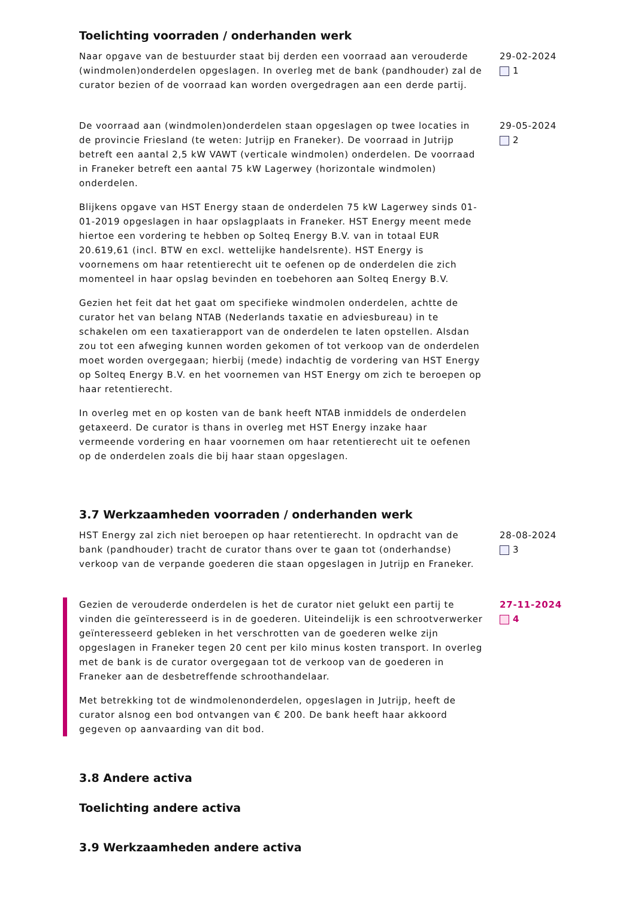Toelichting voorraden / onderhanden werk
Naar opgave van de bestuurder staat bij derden een voorraad aan verouderde (windmolen)onderdelen opgeslagen. In overleg met de bank (pandhouder) zal de curator bezien of de voorraad kan worden overgedragen aan een derde partij.
29-02-2024
1
De voorraad aan (windmolen)onderdelen staan opgeslagen op twee locaties in de provincie Friesland (te weten: Jutrijp en Franeker). De voorraad in Jutrijp betreft een aantal 2,5 kW VAWT (verticale windmolen) onderdelen. De voorraad in Franeker betreft een aantal 75 kW Lagerwey (horizontale windmolen) onderdelen.
Blijkens opgave van HST Energy staan de onderdelen 75 kW Lagerwey sinds 01-01-2019 opgeslagen in haar opslagplaats in Franeker. HST Energy meent mede hiertoe een vordering te hebben op Solteq Energy B.V. van in totaal EUR 20.619,61 (incl. BTW en excl. wettelijke handelsrente). HST Energy is voornemens om haar retentierecht uit te oefenen op de onderdelen die zich momenteel in haar opslag bevinden en toebehoren aan Solteq Energy B.V.
Gezien het feit dat het gaat om specifieke windmolen onderdelen, achtte de curator het van belang NTAB (Nederlands taxatie en adviesbureau) in te schakelen om een taxatierapport van de onderdelen te laten opstellen. Alsdan zou tot een afweging kunnen worden gekomen of tot verkoop van de onderdelen moet worden overgegaan; hierbij (mede) indachtig de vordering van HST Energy op Solteq Energy B.V. en het voornemen van HST Energy om zich te beroepen op haar retentierecht.
In overleg met en op kosten van de bank heeft NTAB inmiddels de onderdelen getaxeerd. De curator is thans in overleg met HST Energy inzake haar vermeende vordering en haar voornemen om haar retentierecht uit te oefenen op de onderdelen zoals die bij haar staan opgeslagen.
29-05-2024
2
3.7 Werkzaamheden voorraden / onderhanden werk
HST Energy zal zich niet beroepen op haar retentierecht. In opdracht van de bank (pandhouder) tracht de curator thans over te gaan tot (onderhandse) verkoop van de verpande goederen die staan opgeslagen in Jutrijp en Franeker.
28-08-2024
3
Gezien de verouderde onderdelen is het de curator niet gelukt een partij te vinden die geïnteresseerd is in de goederen. Uiteindelijk is een schrootverwerker geïnteresseerd gebleken in het verschrotten van de goederen welke zijn opgeslagen in Franeker tegen 20 cent per kilo minus kosten transport. In overleg met de bank is de curator overgegaan tot de verkoop van de goederen in Franeker aan de desbetreffende schroothandelaar.
Met betrekking tot de windmolenonderdelen, opgeslagen in Jutrijp, heeft de curator alsnog een bod ontvangen van € 200. De bank heeft haar akkoord gegeven op aanvaarding van dit bod.
27-11-2024
4
3.8 Andere activa
Toelichting andere activa
3.9 Werkzaamheden andere activa